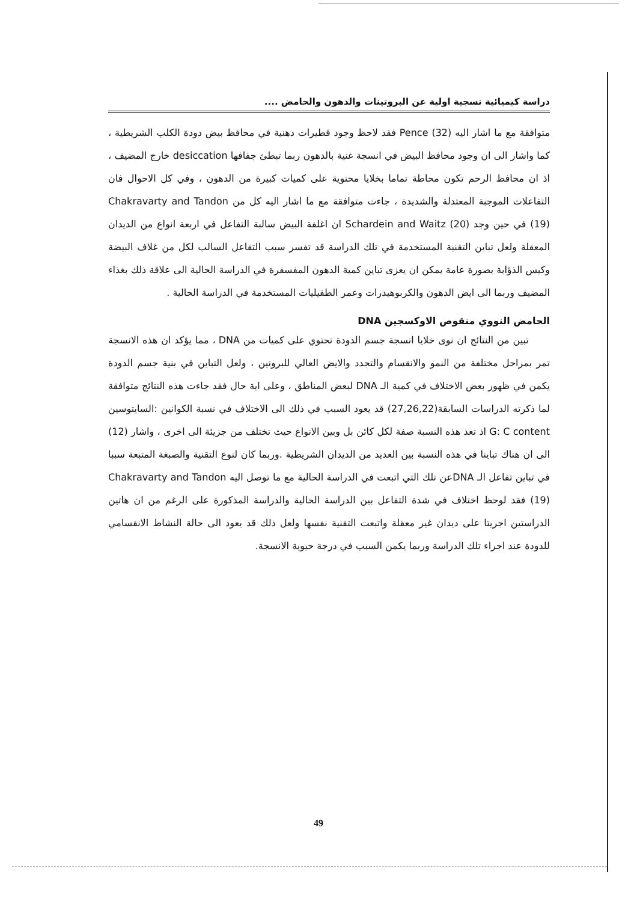دراسة كيميائية نسجية اولية عن البروتينات والدهون والحامض ....
متوافقة مع ما اشار اليه Pence (32) فقد لاحظ وجود قطيرات دهنية في محافظ بيض دودة الكلب الشريطية ، كما واشار الى ان وجود محافظ البيض في انسجة غنية بالدهون ربما تبطئ جفافها desiccation خارج المضيف ، اذ ان محافظ الرحم تكون محاطة تماما بخلايا محتوية على كميات كبيرة من الدهون ، وفي كل الاحوال فان التفاعلات الموجبة المعتدلة والشديدة ، جاءت متوافقة مع ما اشار اليه كل من Chakravarty and Tandon (19) في حين وجد Schardein and Waitz (20) ان اغلفة البيض سالبة التفاعل في اربعة انواع من الديدان المعقلة ولعل تباين التقنية المستخدمة في تلك الدراسة قد تفسر سبب التفاعل السالب لكل من غلاف البيضة وكيس الذؤابة بصورة عامة يمكن ان يعزى تباين كمية الدهون المفسفرة في الدراسة الحالية الى علاقة ذلك بغذاء المضيف وربما الى ايض الدهون والكربوهيدرات وعمر الطفيليات المستخدمة في الدراسة الحالية .
الحامض النووي منقوص الاوكسجين DNA
تبين من النتائج ان نوى خلايا انسجة جسم الدودة تحتوي على كميات من DNA ، مما يؤكد ان هذه الانسجة تمر بمراحل مختلفة من النمو والانقسام والتجدد والايض العالي للبروتين ، ولعل التباين في بنية جسم الدودة يكمن في ظهور بعض الاختلاف في كمية الـ DNA لبعض المناطق ، وعلى اية حال فقد جاءت هذه النتائج متوافقة لما ذكرته الدراسات السابقة(27,26,22) قد يعود السبب في ذلك الى الاختلاف في نسبة الكوانين :السايتوسين G: C content اذ تعد هذه النسبة صفة لكل كائن بل وبين الانواع حيث تختلف من جزيئة الى اخرى ، واشار (12) الى ان هناك تباينا في هذه النسبة بين العديد من الديدان الشريطية .وربما كان لنوع التقنية والصبغة المتبعة سببا في تباين تفاعل الـ DNAعن تلك التي اتبعت في الدراسة الحالية مع ما توصل اليه Chakravarty and Tandon (19) فقد لوحظ اختلاف في شدة التفاعل بين الدراسة الحالية والدراسة المذكورة على الرغم من ان هاتين الدراستين اجريتا على ديدان غير معقلة واتبعت التقنية نفسها ولعل ذلك قد يعود الى حالة النشاط الانقسامي للدودة عند اجراء تلك الدراسة وربما يكمن السبب في درجة حيوية الانسجة.
49